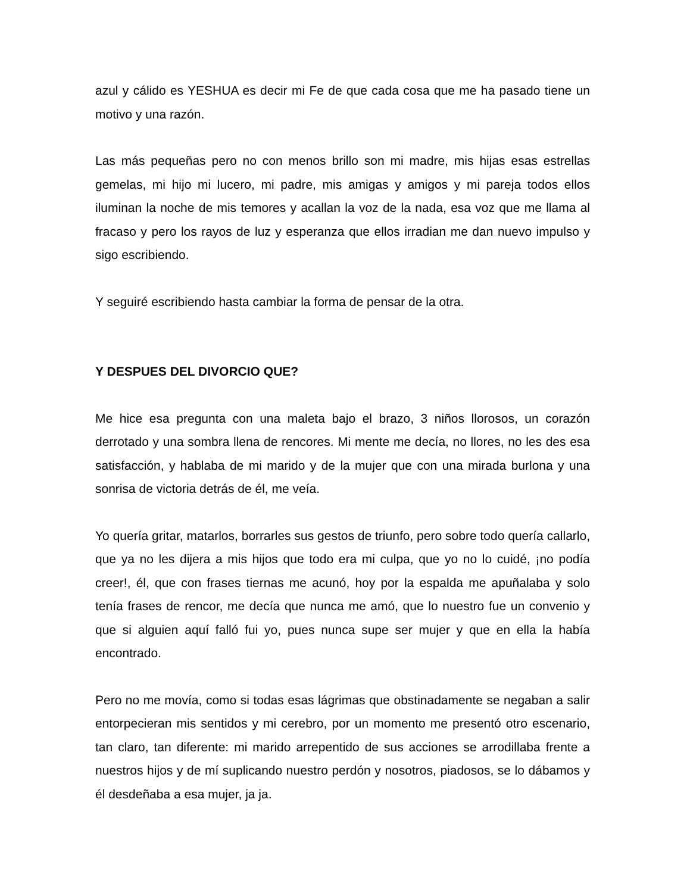azul y cálido es YESHUA es decir mi Fe de que cada cosa que me ha pasado tiene un motivo y una razón.
Las más pequeñas pero no con menos brillo son mi madre, mis hijas esas estrellas gemelas, mi hijo mi lucero, mi padre, mis amigas y amigos y mi pareja todos ellos iluminan la noche de mis temores y acallan la voz de la nada, esa voz que me llama al fracaso y pero los rayos de luz y esperanza que ellos irradian me dan nuevo impulso y sigo escribiendo.
Y seguiré escribiendo hasta cambiar la forma de pensar de la otra.
Y DESPUES DEL DIVORCIO QUE?
Me hice esa pregunta con una maleta bajo el brazo, 3 niños llorosos, un corazón derrotado y una sombra llena de rencores. Mi mente me decía, no llores, no les des esa satisfacción, y hablaba de mi marido y de la mujer que con una mirada burlona y una sonrisa de victoria detrás de él, me veía.
Yo quería gritar, matarlos, borrarles sus gestos de triunfo, pero sobre todo quería callarlo, que ya no les dijera a mis hijos que todo era mi culpa, que yo no lo cuidé, ¡no podía creer!, él, que con frases tiernas me acunó, hoy por la espalda me apuñalaba y solo tenía frases de rencor, me decía que nunca me amó, que lo nuestro fue un convenio y que si alguien aquí falló fui yo, pues nunca supe ser mujer y que en ella la había encontrado.
Pero no me movía, como si todas esas lágrimas que obstinadamente se negaban a salir entorpecieran mis sentidos y mi cerebro, por un momento me presentó otro escenario, tan claro, tan diferente: mi marido arrepentido de sus acciones se arrodillaba frente a nuestros hijos y de mí suplicando nuestro perdón y nosotros, piadosos, se lo dábamos y él desdeñaba a esa mujer, ja ja.